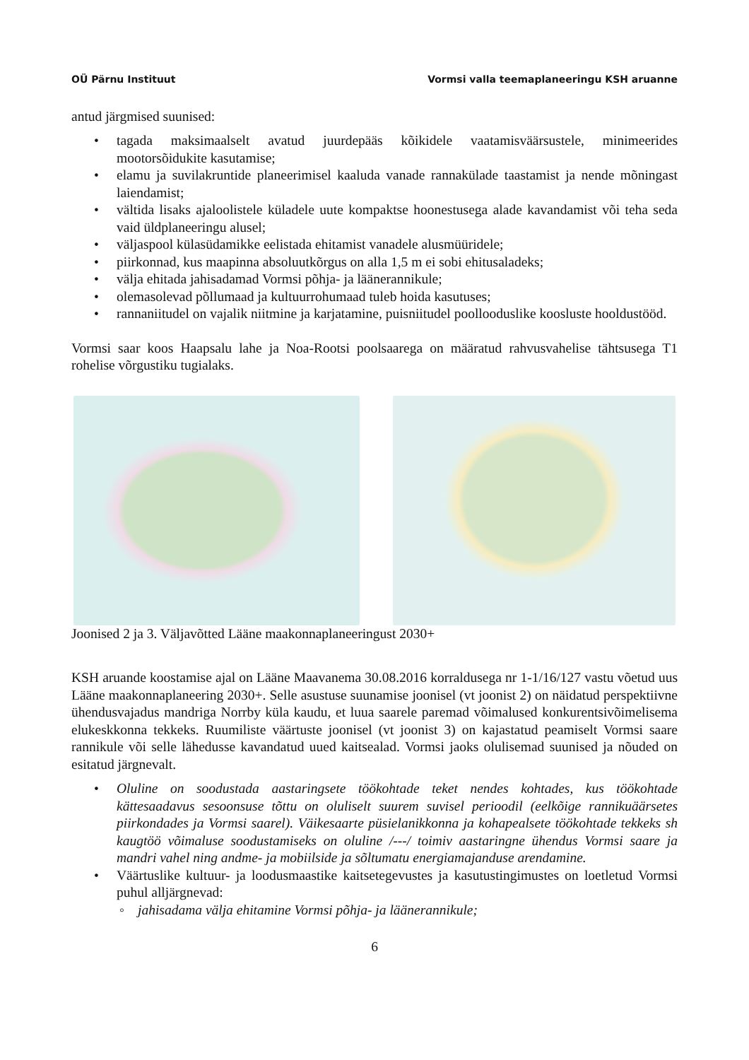OÜ Pärnu Instituut Vormsi valla teemaplaneeringu KSH aruanne
antud järgmised suunised:
• tagada maksimaalselt avatud juurdepääs kõikidele vaatamisväärsustele, minimeerides mootorsõidukite kasutamise;
• elamu ja suvilakruntide planeerimisel kaaluda vanade rannakülade taastamist ja nende mõningast laiendamist;
• vältida lisaks ajaloolistele küladele uute kompaktse hoonestusega alade kavandamist või teha seda vaid üldplaneeringu alusel;
• väljaspool külasüdamikke eelistada ehitamist vanadele alusmüüridele;
• piirkonnad, kus maapinna absoluutkõrgus on alla 1,5 m ei sobi ehitusaladeks;
• välja ehitada jahisadamad Vormsi põhja- ja läänerannikule;
• olemasolevad põllumaad ja kultuurrohumaad tuleb hoida kasutuses;
• rannaniitudel on vajalik niitmine ja karjatamine, puisniitudel poollooduslike koosluste hooldustööd.
Vormsi saar koos Haapsalu lahe ja Noa-Rootsi poolsaarega on määratud rahvusvahelise tähtsusega T1 rohelise võrgustiku tugialaks.
Joonised 2 ja 3. Väljavõtted Lääne maakonnaplaneeringust 2030+
KSH aruande koostamise ajal on Lääne Maavanema 30.08.2016 korraldusega nr 1-1/16/127 vastu võetud uus Lääne maakonnaplaneering 2030+. Selle asustuse suunamise joonisel (vt joonist 2) on näidatud perspektiivne ühendusvajadus mandriga Norrby küla kaudu, et luua saarele paremad võimalused konkurentsivõimelisema elukeskkonna tekkeks. Ruumiliste väärtuste joonisel (vt joonist 3) on kajastatud peamiselt Vormsi saare rannikule või selle lähedusse kavandatud uued kaitsealad. Vormsi jaoks olulisemad suunised ja nõuded on esitatud järgnevalt.
• Oluline on soodustada aastaringsete töökohtade teket nendes kohtades, kus töökohtade kättesaadavus sesoonsuse tõttu on oluliselt suurem suvisel perioodil (eelkõige rannikuäärsetes piirkondades ja Vormsi saarel). Väikesaarte püsielanikkonna ja kohapealsete töökohtade tekkeks sh kaugtöö võimaluse soodustamiseks on oluline /---/ toimiv aastaringne ühendus Vormsi saare ja mandri vahel ning andme- ja mobiilside ja sõltumatu energiamajanduse arendamine.
• Väärtuslike kultuur- ja loodusmaastike kaitsetegevustes ja kasutustingimustes on loetletud Vormsi puhul alljärgnevad:
◦ jahisadama välja ehitamine Vormsi põhja- ja läänerannikule;
6